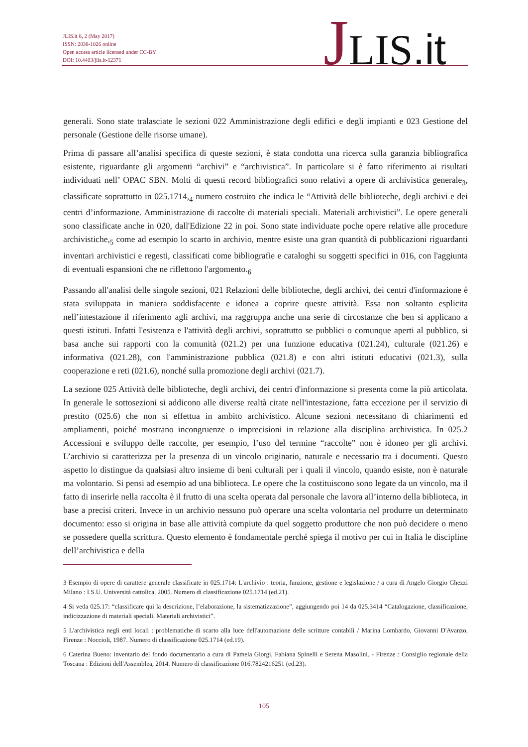JLIS.it 8, 2 (May 2017)
ISSN: 2038-1026 online
Open access article licensed under CC-BY
DOI: 10.4403/jlis.it-12371
JLIS.it
generali. Sono state tralasciate le sezioni 022 Amministrazione degli edifici e degli impianti e 023 Gestione del personale (Gestione delle risorse umane).
Prima di passare all’analisi specifica di queste sezioni, è stata condotta una ricerca sulla garanzia bibliografica esistente, riguardante gli argomenti “archivi” e “archivistica”. In particolare si è fatto riferimento ai risultati individuati nell’ OPAC SBN. Molti di questi record bibliografici sono relativi a opere di archivistica generale<sub>3</sub>, classificate soprattutto in 025.1714,<sub>4</sub> numero costruito che indica le “Attività delle biblioteche, degli archivi e dei centri d’informazione. Amministrazione di raccolte di materiali speciali. Materiali archivistici”. Le opere generali sono classificate anche in 020, dall'Edizione 22 in poi. Sono state individuate poche opere relative alle procedure archivistiche,<sub>5</sub> come ad esempio lo scarto in archivio, mentre esiste una gran quantità di pubblicazioni riguardanti inventari archivistici e regesti, classificati come bibliografie e cataloghi su soggetti specifici in 016, con l'aggiunta di eventuali espansioni che ne riflettono l'argomento.<sub>6</sub>
Passando all'analisi delle singole sezioni, 021 Relazioni delle biblioteche, degli archivi, dei centri d'informazione è stata sviluppata in maniera soddisfacente e idonea a coprire queste attività. Essa non soltanto esplicita nell’intestazione il riferimento agli archivi, ma raggruppa anche una serie di circostanze che ben si applicano a questi istituti. Infatti l'esistenza e l'attività degli archivi, soprattutto se pubblici o comunque aperti al pubblico, si basa anche sui rapporti con la comunità (021.2) per una funzione educativa (021.24), culturale (021.26) e informativa (021.28), con l'amministrazione pubblica (021.8) e con altri istituti educativi (021.3), sulla cooperazione e reti (021.6), nonché sulla promozione degli archivi (021.7).
La sezione 025 Attività delle biblioteche, degli archivi, dei centri d'informazione si presenta come la più articolata. In generale le sottosezioni si addicono alle diverse realtà citate nell'intestazione, fatta eccezione per il servizio di prestito (025.6) che non si effettua in ambito archivistico. Alcune sezioni necessitano di chiarimenti ed ampliamenti, poiché mostrano incongruenze o imprecisioni in relazione alla disciplina archivistica. In 025.2 Accessioni e sviluppo delle raccolte, per esempio, l’uso del termine “raccolte” non è idoneo per gli archivi. L’archivio si caratterizza per la presenza di un vincolo originario, naturale e necessario tra i documenti. Questo aspetto lo distingue da qualsiasi altro insieme di beni culturali per i quali il vincolo, quando esiste, non è naturale ma volontario. Si pensi ad esempio ad una biblioteca. Le opere che la costituiscono sono legate da un vincolo, ma il fatto di inserirle nella raccolta è il frutto di una scelta operata dal personale che lavora all’interno della biblioteca, in base a precisi criteri. Invece in un archivio nessuno può operare una scelta volontaria nel produrre un determinato documento: esso si origina in base alle attività compiute da quel soggetto produttore che non può decidere o meno se possedere quella scrittura. Questo elemento è fondamentale perché spiega il motivo per cui in Italia le discipline dell’archivistica e della
3 Esempio di opere di carattere generale classificate in 025.1714: L'archivio : teoria, funzione, gestione e legislazione / a cura di Angelo Giorgio Ghezzi Milano : I.S.U. Università cattolica, 2005. Numero di classificazione 025.1714 (ed.21).
4 Si veda 025.17: “classificare qui la descrizione, l’elaborazione, la sistematizzazione”, aggiungendo poi 14 da 025.3414 “Catalogazione, classificazione, indicizzazione di materiali speciali. Materiali archivistici”.
5 L'archivistica negli enti locali : problematiche di scarto alla luce dell'automazione delle scritture contabili / Marina Lombardo, Giovanni D'Avanzo, Firenze : Noccioli, 1987. Numero di classificazione 025.1714 (ed.19).
6 Caterina Bueno: inventario del fondo documentario a cura di Pamela Giorgi, Fabiana Spinelli e Serena Masolini. - Firenze : Consiglio regionale della Toscana : Edizioni dell'Assemblea, 2014. Numero di classificazione 016.7824216251 (ed.23).
105